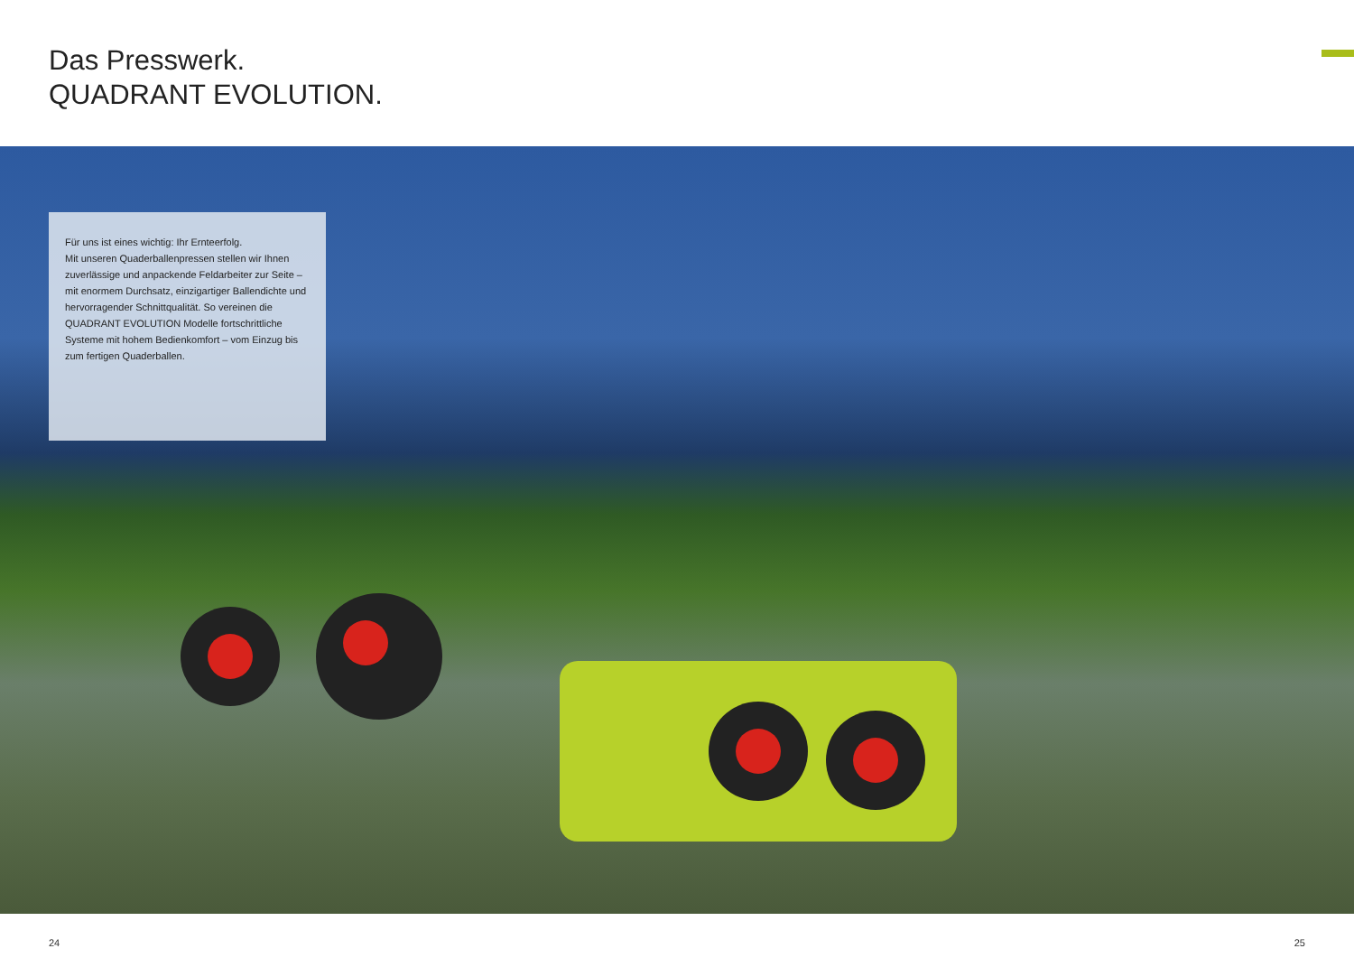Das Presswerk.
QUADRANT EVOLUTION.
Für uns ist eines wichtig: Ihr Ernteerfolg.
Mit unseren Quaderballenpressen stellen wir Ihnen zuverlässige und anpackende Feldarbeiter zur Seite – mit enormem Durchsatz, einzigartiger Ballendichte und hervorragender Schnittqualität. So vereinen die QUADRANT EVOLUTION Modelle fortschrittliche Systeme mit hohem Bedienkomfort – vom Einzug bis zum fertigen Quaderballen.
24 25